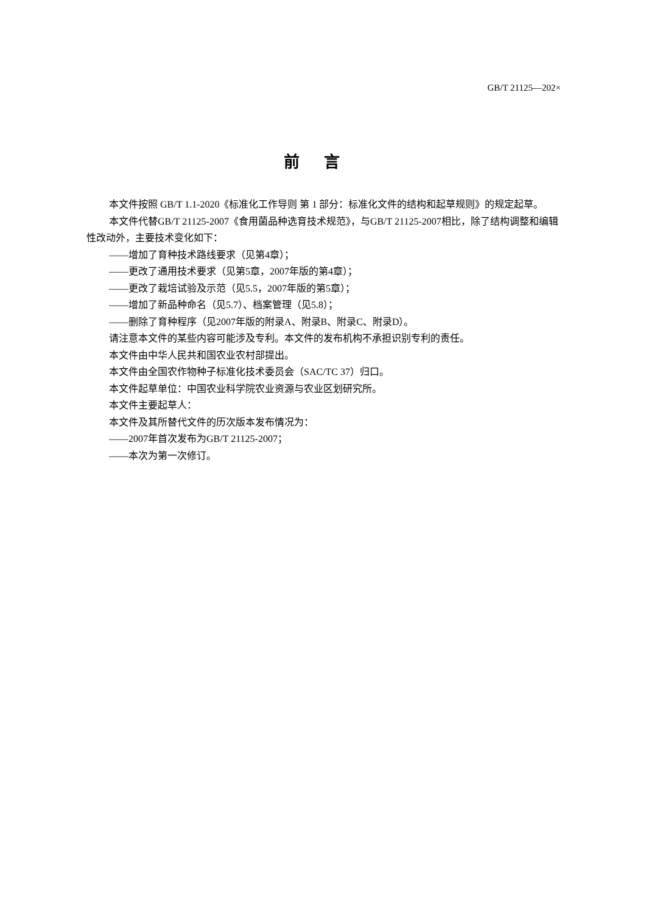GB/T 21125—202×
前言
本文件按照 GB/T 1.1-2020《标准化工作导则 第 1 部分：标准化文件的结构和起草规则》的规定起草。
本文件代替GB/T 21125-2007《食用菌品种选育技术规范》，与GB/T 21125-2007相比，除了结构调整和编辑性改动外，主要技术变化如下：
——增加了育种技术路线要求（见第4章）；
——更改了通用技术要求（见第5章，2007年版的第4章）；
——更改了栽培试验及示范（见5.5，2007年版的第5章）；
——增加了新品种命名（见5.7）、档案管理（见5.8）；
——删除了育种程序（见2007年版的附录A、附录B、附录C、附录D）。
请注意本文件的某些内容可能涉及专利。本文件的发布机构不承担识别专利的责任。
本文件由中华人民共和国农业农村部提出。
本文件由全国农作物种子标准化技术委员会（SAC/TC 37）归口。
本文件起草单位：中国农业科学院农业资源与农业区划研究所。
本文件主要起草人：
本文件及其所替代文件的历次版本发布情况为：
——2007年首次发布为GB/T 21125-2007；
——本次为第一次修订。